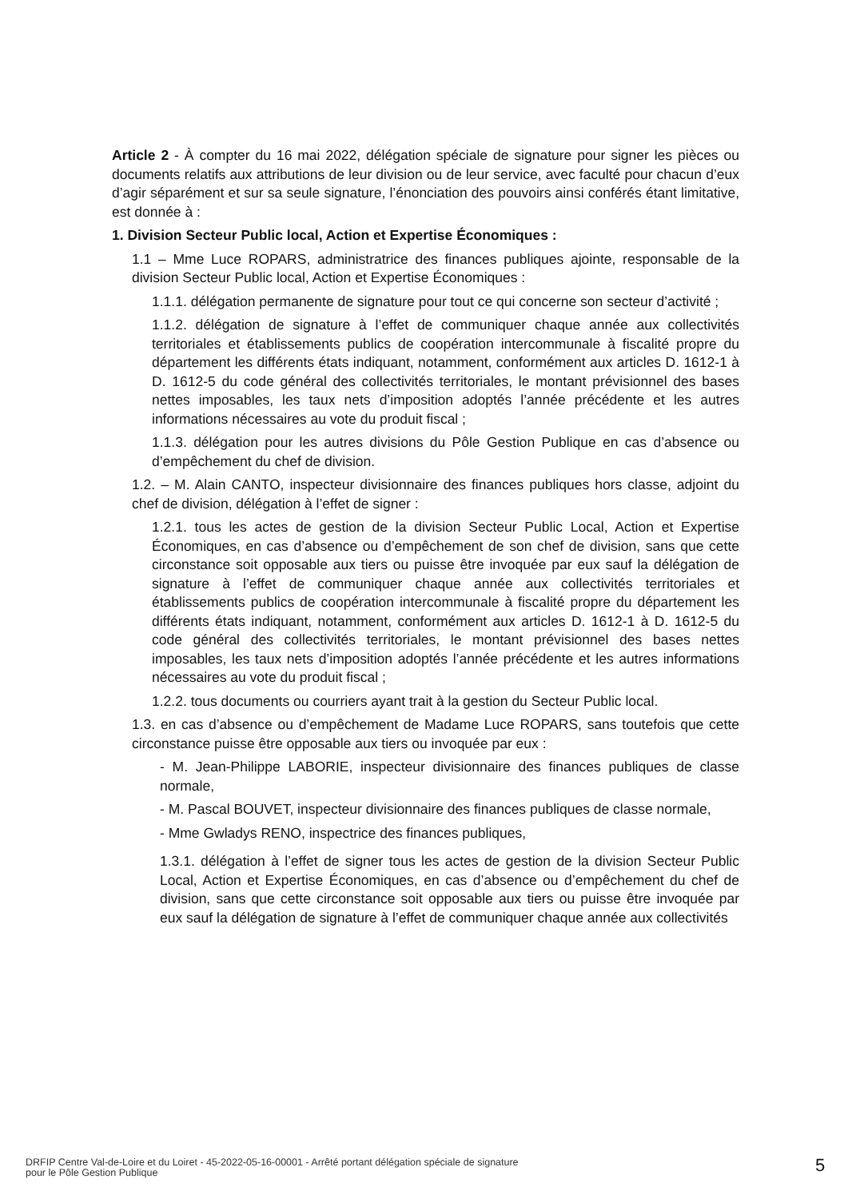Article 2 - À compter du 16 mai 2022, délégation spéciale de signature pour signer les pièces ou documents relatifs aux attributions de leur division ou de leur service, avec faculté pour chacun d’eux d’agir séparément et sur sa seule signature, l’énonciation des pouvoirs ainsi conférés étant limitative, est donnée à :
1. Division Secteur Public local, Action et Expertise Économiques :
1.1 – Mme Luce ROPARS, administratrice des finances publiques ajointe, responsable de la division Secteur Public local, Action et Expertise Économiques :
1.1.1. délégation permanente de signature pour tout ce qui concerne son secteur d’activité ;
1.1.2. délégation de signature à l’effet de communiquer chaque année aux collectivités territoriales et établissements publics de coopération intercommunale à fiscalité propre du département les différents états indiquant, notamment, conformément aux articles D. 1612-1 à D. 1612-5 du code général des collectivités territoriales, le montant prévisionnel des bases nettes imposables, les taux nets d’imposition adoptés l’année précédente et les autres informations nécessaires au vote du produit fiscal ;
1.1.3. délégation pour les autres divisions du Pôle Gestion Publique en cas d’absence ou d’empêchement du chef de division.
1.2. – M. Alain CANTO, inspecteur divisionnaire des finances publiques hors classe, adjoint du chef de division, délégation à l’effet de signer :
1.2.1. tous les actes de gestion de la division Secteur Public Local, Action et Expertise Économiques, en cas d’absence ou d’empêchement de son chef de division, sans que cette circonstance soit opposable aux tiers ou puisse être invoquée par eux sauf la délégation de signature à l’effet de communiquer chaque année aux collectivités territoriales et établissements publics de coopération intercommunale à fiscalité propre du département les différents états indiquant, notamment, conformément aux articles D. 1612-1 à D. 1612-5 du code général des collectivités territoriales, le montant prévisionnel des bases nettes imposables, les taux nets d’imposition adoptés l’année précédente et les autres informations nécessaires au vote du produit fiscal ;
1.2.2. tous documents ou courriers ayant trait à la gestion du Secteur Public local.
1.3. en cas d’absence ou d’empêchement de Madame Luce ROPARS, sans toutefois que cette circonstance puisse être opposable aux tiers ou invoquée par eux :
- M. Jean-Philippe LABORIE, inspecteur divisionnaire des finances publiques de classe normale,
- M. Pascal BOUVET, inspecteur divisionnaire des finances publiques de classe normale,
- Mme Gwladys RENO, inspectrice des finances publiques,
1.3.1. délégation à l’effet de signer tous les actes de gestion de la division Secteur Public Local, Action et Expertise Économiques, en cas d’absence ou d’empêchement du chef de division, sans que cette circonstance soit opposable aux tiers ou puisse être invoquée par eux sauf la délégation de signature à l’effet de communiquer chaque année aux collectivités
DRFIP Centre Val-de-Loire et du Loiret - 45-2022-05-16-00001 - Arrêté portant délégation spéciale de signature
pour le Pôle Gestion Publique
5